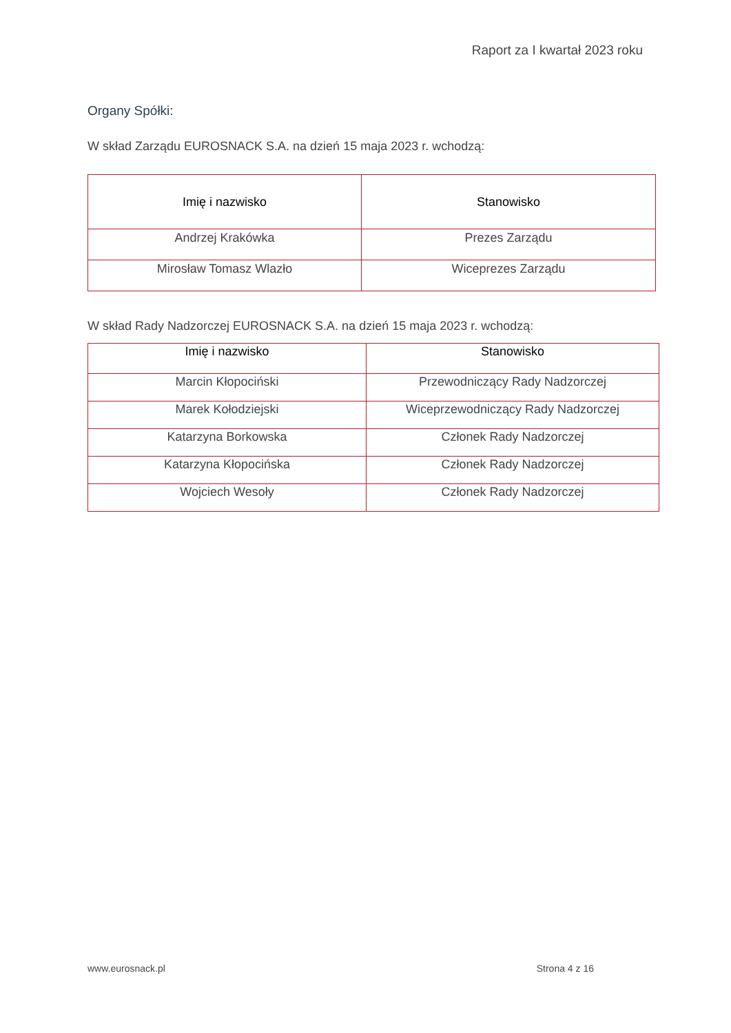Raport za I kwartał 2023 roku
Organy Spółki:
W skład Zarządu EUROSNACK S.A. na dzień 15 maja 2023 r. wchodzą:
| Imię i nazwisko | Stanowisko |
| --- | --- |
| Andrzej Krakówka | Prezes Zarządu |
| Mirosław Tomasz Wlazło | Wiceprezes Zarządu |
W skład Rady Nadzorczej EUROSNACK S.A. na dzień 15 maja 2023 r. wchodzą:
| Imię i nazwisko | Stanowisko |
| --- | --- |
| Marcin Kłopociński | Przewodniczący Rady Nadzorczej |
| Marek Kołodziejski | Wiceprzewodniczący Rady Nadzorczej |
| Katarzyna Borkowska | Członek Rady Nadzorczej |
| Katarzyna Kłopocińska | Członek Rady Nadzorczej |
| Wojciech Wesoły | Członek Rady Nadzorczej |
www.eurosnack.pl Strona 4 z 16